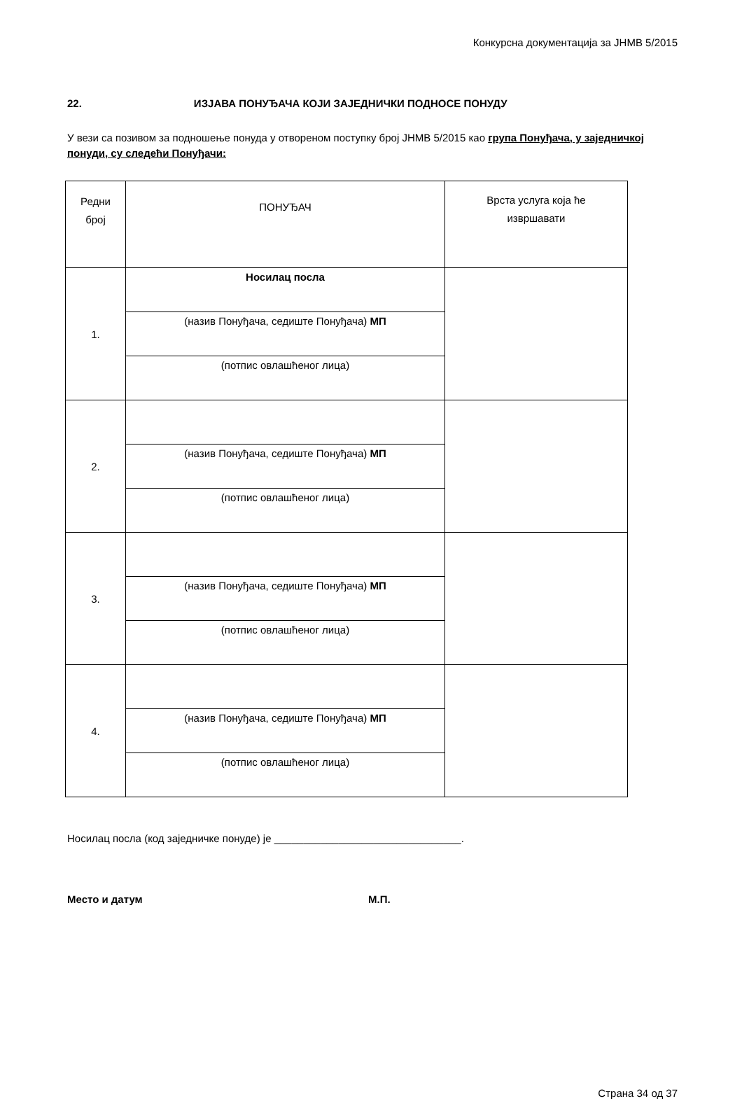Конкурсна документација за ЈНМВ 5/2015
22. ИЗЈАВА ПОНУЂАЧА КОЈИ ЗАЈЕДНИЧКИ ПОДНОСЕ ПОНУДУ
У вези са позивом за подношење понуда у отвореном поступку број ЈНМВ 5/2015 као група Понуђача, у заједничкој понуди, су следећи Понуђачи:
| Редни број | ПОНУЂАЧ | Врста услуга која ће извршавати |
| 1. | Носилац посла | |
| | (назив Понуђача, седиште Понуђача) МП | |
| | (потпис овлашћеног лица) | |
| 2. | | |
| | (назив Понуђача, седиште Понуђача) МП | |
| | (потпис овлашћеног лица) | |
| 3. | | |
| | (назив Понуђача, седиште Понуђача) МП | |
| | (потпис овлашћеног лица) | |
| 4. | | |
| | (назив Понуђача, седиште Понуђача) МП | |
| | (потпис овлашћеног лица) | |
Носилац посла (код заједничке понуде) је ________________________________.
Место и датум М.П.
Страна 34 од 37